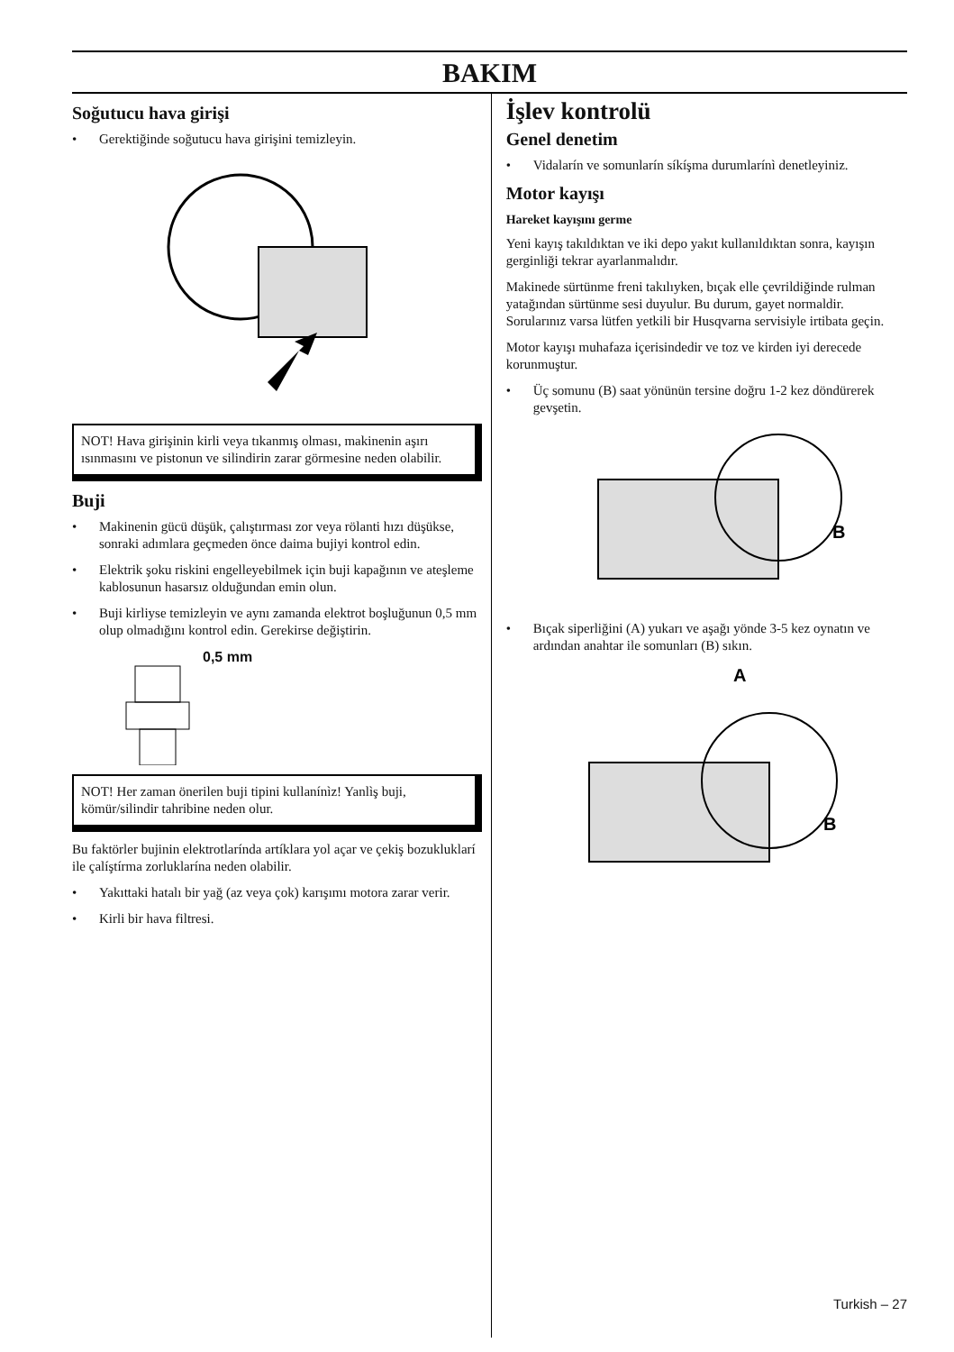BAKIM
Soğutucu hava girişi
• Gerektiğinde soğutucu hava girişini temizleyin.
NOT! Hava girişinin kirli veya tıkanmış olması, makinenin aşırı ısınmasını ve pistonun ve silindirin zarar görmesine neden olabilir.
Buji
• Makinenin gücü düşük, çalıştırması zor veya rölanti hızı düşükse, sonraki adımlara geçmeden önce daima bujiyi kontrol edin.
• Elektrik şoku riskini engelleyebilmek için buji kapağının ve ateşleme kablosunun hasarsız olduğundan emin olun.
• Buji kirliyse temizleyin ve aynı zamanda elektrot boşluğunun 0,5 mm olup olmadığını kontrol edin. Gerekirse değiştirin.
0,5 mm
NOT! Her zaman önerilen buji tipini kullanínìz! Yanlìş buji, kömür/silindir tahribine neden olur.
Bu faktörler bujinin elektrotlarínda artíklara yol açar ve çekiş bozukluklarí ile çalíştírma zorluklarína neden olabilir.
• Yakıttaki hatalı bir yağ (az veya çok) karışımı motora zarar verir.
• Kirli bir hava filtresi.
İşlev kontrolü
Genel denetim
• Vidalarín ve somunlarín síkíşma durumlarínì denetleyiniz.
Motor kayışı
Hareket kayışını germe
Yeni kayış takıldıktan ve iki depo yakıt kullanıldıktan sonra, kayışın gerginliği tekrar ayarlanmalıdır.
Makinede sürtünme freni takılıyken, bıçak elle çevrildiğinde rulman yatağından sürtünme sesi duyulur. Bu durum, gayet normaldir. Sorularınız varsa lütfen yetkili bir Husqvarna servisiyle irtibata geçin.
Motor kayışı muhafaza içerisindedir ve toz ve kirden iyi derecede korunmuştur.
• Üç somunu (B) saat yönünün tersine doğru 1-2 kez döndürerek gevşetin.
B
• Bıçak siperliğini (A) yukarı ve aşağı yönde 3-5 kez oynatın ve ardından anahtar ile somunları (B) sıkın.
A
B
Turkish – 27